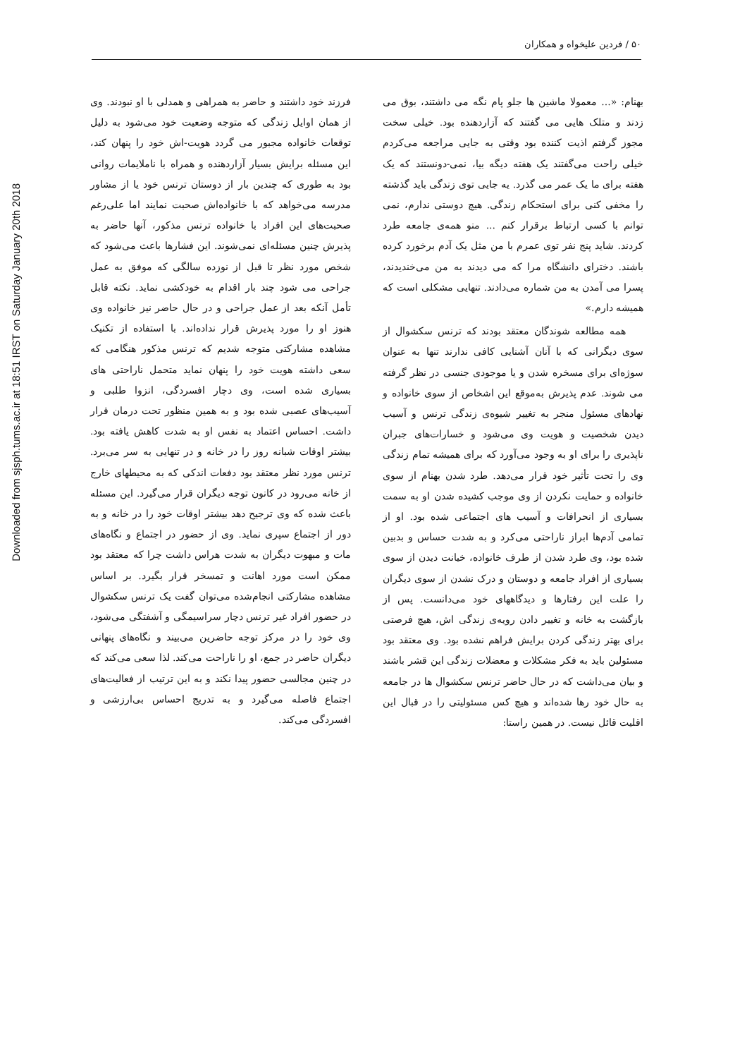Downloaded from sjsph.tums.ac.ir at 18:51 IRST on Saturday January 20th 2018
۵۰ / فردین علیخواه و همکاران
فرزند خود داشتند و حاضر به همراهی و همدلی با او نبودند. وی از همان اوایل زندگی که متوجه وضعیت خود می‌شود به دلیل توقعات خانواده مجبور می گردد هویت-اش خود را پنهان کند، این مسئله برایش بسیار آزاردهنده و همراه با ناملایمات روانی بود به طوری که چندین بار از دوستان ترنس خود یا از مشاور مدرسه می‌خواهد که با خانواده‌اش صحبت نمایند اما علی‌رغم صحبت‌های این افراد با خانواده ترنس مذکور، آنها حاضر به پذیرش چنین مسئله‌ای نمی‌شوند. این فشارها باعث می‌شود که شخص مورد نظر تا قبل از نوزده سالگی که موفق به عمل جراحی می شود چند بار اقدام به خودکشی نماید. نکته قابل تأمل آنکه بعد از عمل جراحی و در حال حاضر نیز خانواده وی هنوز او را مورد پذیرش قرار نداده‌اند. با استفاده از تکنیک مشاهده مشارکتی متوجه شدیم که ترنس مذکور هنگامی که سعی داشته هویت خود را پنهان نماید متحمل ناراحتی های بسیاری شده است، وی دچار افسردگی، انزوا طلبی و آسیب‌های عصبی شده بود و به همین منظور تحت درمان قرار داشت. احساس اعتماد به نفس او به شدت کاهش یافته بود. بیشتر اوقات شبانه روز را در خانه و در تنهایی به سر می‌برد. ترنس مورد نظر معتقد بود دفعات اندکی که به محیطهای خارج از خانه می‌رود در کانون توجه دیگران قرار می‌گیرد. این مسئله باعث شده که وی ترجیح دهد بیشتر اوقات خود را در خانه و به دور از اجتماع سپری نماید. وی از حضور در اجتماع و نگاه‌های مات و مبهوت دیگران به شدت هراس داشت چرا که معتقد بود ممکن است مورد اهانت و تمسخر قرار بگیرد. بر اساس مشاهده مشارکتی انجام‌شده می‌توان گفت یک ترنس سکشوال در حضور افراد غیر ترنس دچار سراسیمگی و آشفتگی می‌شود، وی خود را در مرکز توجه حاضرین می‌بیند و نگاه‌های پنهانی دیگران حاضر در جمع، او را ناراحت می‌کند. لذا سعی می‌کند که در چنین مجالسی حضور پیدا نکند و به این ترتیب از فعالیت‌های اجتماع فاصله می‌گیرد و به تدریج احساس بی‌ارزشی و افسردگی می‌کند.
بهنام: «... معمولا ماشین ها جلو پام نگه می داشتند، بوق می زدند و متلک هایی می گفتند که آزاردهنده بود. خیلی سخت مجوز گرفتم اذیت کننده بود وقتی به جایی مراجعه می‌کردم خیلی راحت می‌گفتند یک هفته دیگه بیا، نمی-دونستند که یک هفته برای ما یک عمر می گذرد. یه جایی توی زندگی باید گذشته را مخفی کنی برای استحکام زندگی. هیچ دوستی ندارم، نمی توانم با کسی ارتباط برقرار کنم ... منو همه‌ی جامعه طرد کردند. شاید پنج نفر توی عمرم با من مثل یک آدم برخورد کرده باشند. دخترای دانشگاه مرا که می دیدند به من می‌خندیدند، پسرا می آمدن به من شماره می‌دادند. تنهایی مشکلی است که همیشه دارم.»
همه مطالعه شوندگان معتقد بودند که ترنس سکشوال از سوی دیگرانی که با آنان آشنایی کافی ندارند تنها به عنوان سوژه‌ای برای مسخره شدن و یا موجودی جنسی در نظر گرفته می شوند. عدم پذیرش به‌موقع این اشخاص از سوی خانواده و نهادهای مسئول منجر به تغییر شیوه‌ی زندگی ترنس و آسیب دیدن شخصیت و هویت وی می‌شود و خسارات‌های جبران ناپذیری را برای او به وجود می‌آورد که برای همیشه تمام زندگی وی را تحت تأثیر خود قرار می‌دهد. طرد شدن بهنام از سوی خانواده و حمایت نکردن از وی موجب کشیده شدن او به سمت بسیاری از انحرافات و آسیب های اجتماعی شده بود. او از تمامی آدم‌ها ابراز ناراحتی می‌کرد و به شدت حساس و بدبین شده بود، وی طرد شدن از طرف خانواده، خیانت دیدن از سوی بسیاری از افراد جامعه و دوستان و درک نشدن از سوی دیگران را علت این رفتارها و دیدگاههای خود می‌دانست. پس از بازگشت به خانه و تغییر دادن رویه‌ی زندگی اش، هیچ فرصتی برای بهتر زندگی کردن برایش فراهم نشده بود. وی معتقد بود مسئولین باید به فکر مشکلات و معضلات زندگی این قشر باشند و بیان می‌داشت که در حال حاضر ترنس سکشوال ها در جامعه به حال خود رها شده‌اند و هیچ کس مسئولیتی را در قبال این اقلیت قائل نیست. در همین راستا: